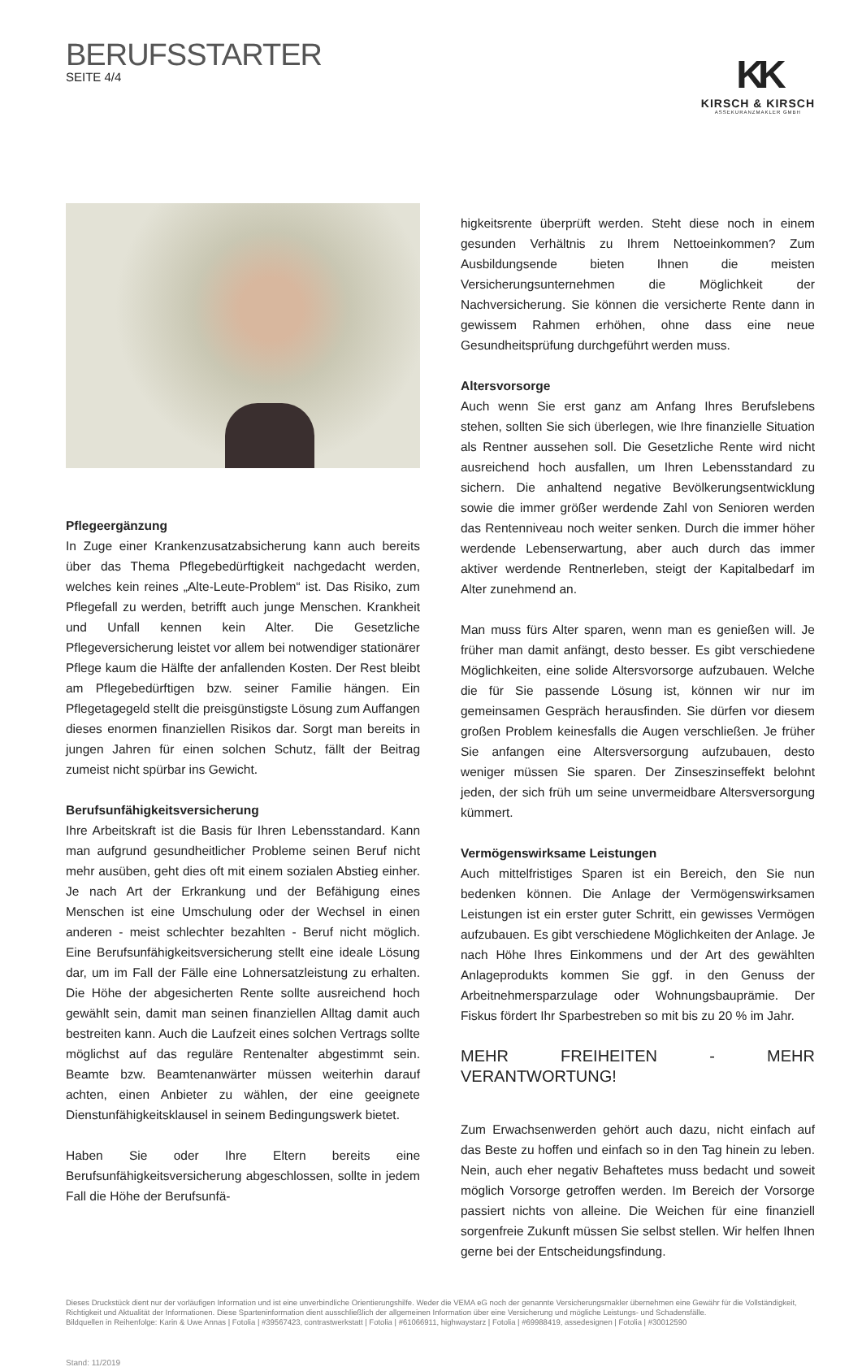BERUFSSTARTER
SEITE 4/4
KK
KIRSCH & KIRSCH
ASSEKURANZMAKLER GMBH
Pflegeergänzung
In Zuge einer Krankenzusatzabsicherung kann auch bereits über das Thema Pflegebedürftigkeit nachgedacht werden, welches kein reines „Alte-Leute-Problem“ ist. Das Risiko, zum Pflegefall zu werden, betrifft auch junge Menschen. Krankheit und Unfall kennen kein Alter. Die Gesetzliche Pflegeversicherung leistet vor allem bei notwendiger stationärer Pflege kaum die Hälfte der anfallenden Kosten. Der Rest bleibt am Pflegebedürftigen bzw. seiner Familie hängen. Ein Pflegetagegeld stellt die preisgünstigste Lösung zum Auffangen dieses enormen finanziellen Risikos dar. Sorgt man bereits in jungen Jahren für einen solchen Schutz, fällt der Beitrag zumeist nicht spürbar ins Gewicht.
Berufsunfähigkeitsversicherung
Ihre Arbeitskraft ist die Basis für Ihren Lebensstandard. Kann man aufgrund gesundheitlicher Probleme seinen Beruf nicht mehr ausüben, geht dies oft mit einem sozialen Abstieg einher. Je nach Art der Erkrankung und der Befähigung eines Menschen ist eine Umschulung oder der Wechsel in einen anderen - meist schlechter bezahlten - Beruf nicht möglich. Eine Berufsunfähigkeitsversicherung stellt eine ideale Lösung dar, um im Fall der Fälle eine Lohnersatzleistung zu erhalten. Die Höhe der abgesicherten Rente sollte ausreichend hoch gewählt sein, damit man seinen finanziellen Alltag damit auch bestreiten kann. Auch die Laufzeit eines solchen Vertrags sollte möglichst auf das reguläre Rentenalter abgestimmt sein. Beamte bzw. Beamtenanwärter müssen weiterhin darauf achten, einen Anbieter zu wählen, der eine geeignete Dienstunfähigkeitsklausel in seinem Bedingungswerk bietet.
Haben Sie oder Ihre Eltern bereits eine Berufsunfähigkeitsversicherung abgeschlossen, sollte in jedem Fall die Höhe der Berufsunfä-
higkeitsrente überprüft werden. Steht diese noch in einem gesunden Verhältnis zu Ihrem Nettoeinkommen? Zum Ausbildungsende bieten Ihnen die meisten Versicherungsunternehmen die Möglichkeit der Nachversicherung. Sie können die versicherte Rente dann in gewissem Rahmen erhöhen, ohne dass eine neue Gesundheitsprüfung durchgeführt werden muss.
Altersvorsorge
Auch wenn Sie erst ganz am Anfang Ihres Berufslebens stehen, sollten Sie sich überlegen, wie Ihre finanzielle Situation als Rentner aussehen soll. Die Gesetzliche Rente wird nicht ausreichend hoch ausfallen, um Ihren Lebensstandard zu sichern. Die anhaltend negative Bevölkerungsentwicklung sowie die immer größer werdende Zahl von Senioren werden das Rentenniveau noch weiter senken. Durch die immer höher werdende Lebenserwartung, aber auch durch das immer aktiver werdende Rentnerleben, steigt der Kapitalbedarf im Alter zunehmend an.
Man muss fürs Alter sparen, wenn man es genießen will. Je früher man damit anfängt, desto besser. Es gibt verschiedene Möglichkeiten, eine solide Altersvorsorge aufzubauen. Welche die für Sie passende Lösung ist, können wir nur im gemeinsamen Gespräch herausfinden. Sie dürfen vor diesem großen Problem keinesfalls die Augen verschließen. Je früher Sie anfangen eine Altersversorgung aufzubauen, desto weniger müssen Sie sparen. Der Zinseszinseffekt belohnt jeden, der sich früh um seine unvermeidbare Altersversorgung kümmert.
Vermögenswirksame Leistungen
Auch mittelfristiges Sparen ist ein Bereich, den Sie nun bedenken können. Die Anlage der Vermögenswirksamen Leistungen ist ein erster guter Schritt, ein gewisses Vermögen aufzubauen. Es gibt verschiedene Möglichkeiten der Anlage. Je nach Höhe Ihres Einkommens und der Art des gewählten Anlageprodukts kommen Sie ggf. in den Genuss der Arbeitnehmersparzulage oder Wohnungsbauprämie. Der Fiskus fördert Ihr Sparbestreben so mit bis zu 20 % im Jahr.
MEHR FREIHEITEN - MEHR VERANTWORTUNG!
Zum Erwachsenwerden gehört auch dazu, nicht einfach auf das Beste zu hoffen und einfach so in den Tag hinein zu leben. Nein, auch eher negativ Behaftetes muss bedacht und soweit möglich Vorsorge getroffen werden. Im Bereich der Vorsorge passiert nichts von alleine. Die Weichen für eine finanziell sorgenfreie Zukunft müssen Sie selbst stellen. Wir helfen Ihnen gerne bei der Entscheidungsfindung.
Dieses Druckstück dient nur der vorläufigen Information und ist eine unverbindliche Orientierungshilfe. Weder die VEMA eG noch der genannte Versicherungsmakler übernehmen eine Gewähr für die Vollständigkeit, Richtigkeit und Aktualität der Informationen. Diese Sparteninformation dient ausschließlich der allgemeinen Information über eine Versicherung und mögliche Leistungs- und Schadensfälle.
Bildquellen in Reihenfolge: Karin & Uwe Annas | Fotolia | #39567423, contrastwerkstatt | Fotolia | #61066911, highwaystarz | Fotolia | #69988419, assedesignen | Fotolia | #30012590
Stand: 11/2019